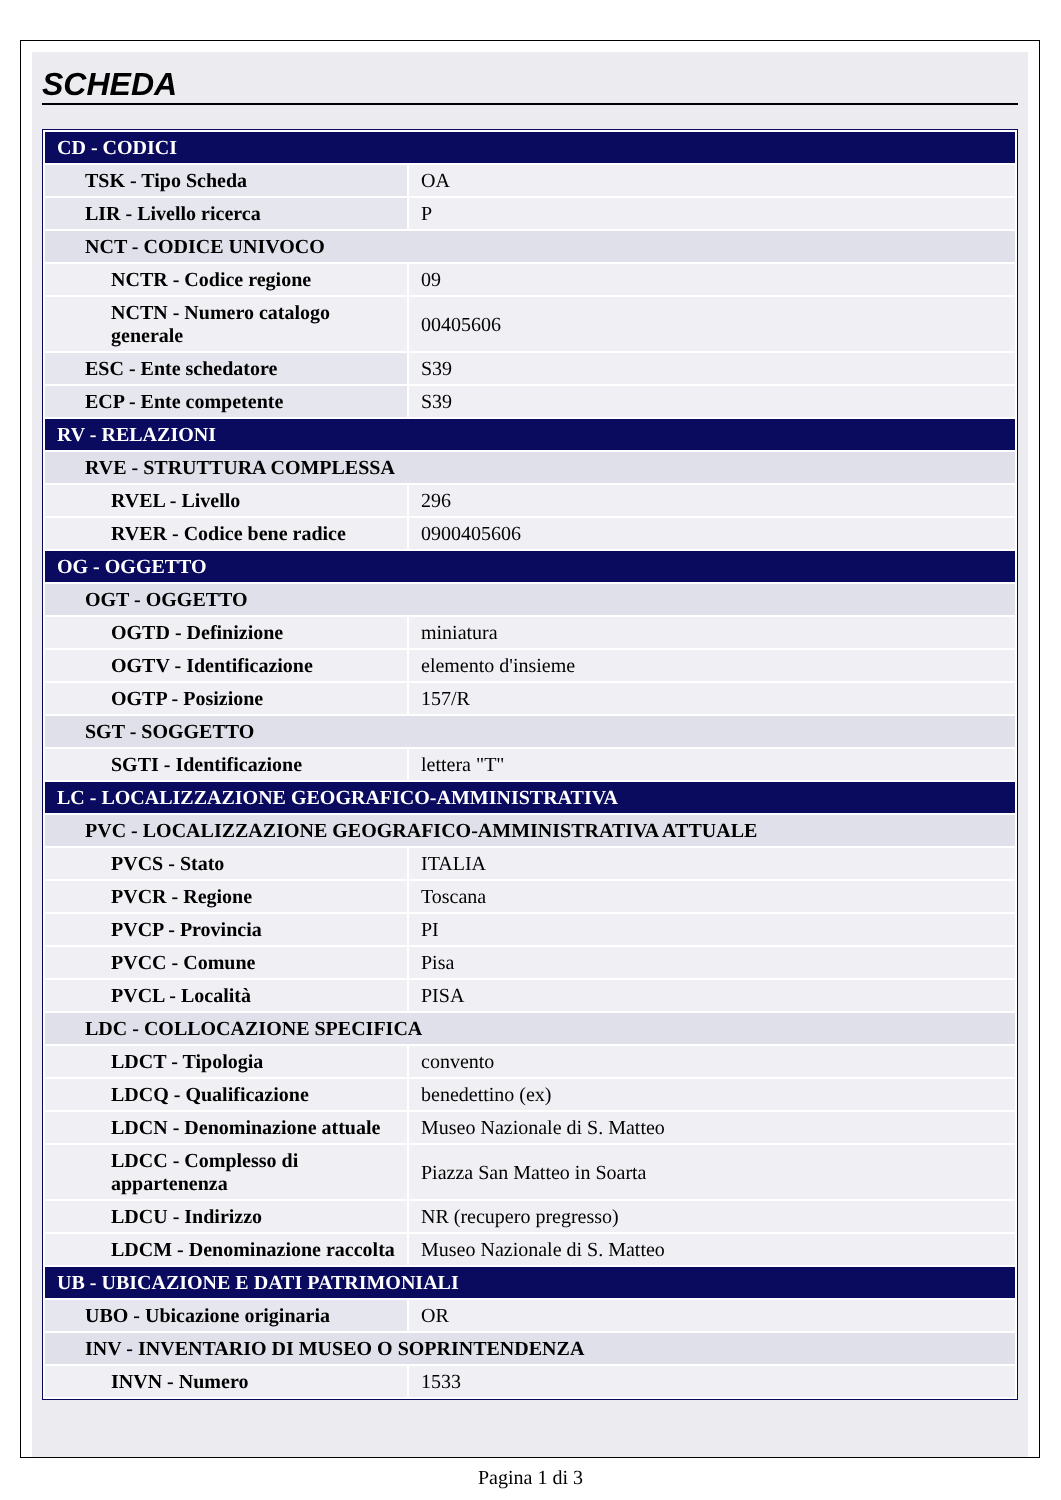SCHEDA
| CD - CODICI | |
| TSK - Tipo Scheda | OA |
| LIR - Livello ricerca | P |
| NCT - CODICE UNIVOCO | |
| NCTR - Codice regione | 09 |
| NCTN - Numero catalogo generale | 00405606 |
| ESC - Ente schedatore | S39 |
| ECP - Ente competente | S39 |
| RV - RELAZIONI | |
| RVE - STRUTTURA COMPLESSA | |
| RVEL - Livello | 296 |
| RVER - Codice bene radice | 0900405606 |
| OG - OGGETTO | |
| OGT - OGGETTO | |
| OGTD - Definizione | miniatura |
| OGTV - Identificazione | elemento d'insieme |
| OGTP - Posizione | 157/R |
| SGT - SOGGETTO | |
| SGTI - Identificazione | lettera "T" |
| LC - LOCALIZZAZIONE GEOGRAFICO-AMMINISTRATIVA | |
| PVC - LOCALIZZAZIONE GEOGRAFICO-AMMINISTRATIVA ATTUALE | |
| PVCS - Stato | ITALIA |
| PVCR - Regione | Toscana |
| PVCP - Provincia | PI |
| PVCC - Comune | Pisa |
| PVCL - Località | PISA |
| LDC - COLLOCAZIONE SPECIFICA | |
| LDCT - Tipologia | convento |
| LDCQ - Qualificazione | benedettino (ex) |
| LDCN - Denominazione attuale | Museo Nazionale di S. Matteo |
| LDCC - Complesso di appartenenza | Piazza San Matteo in Soarta |
| LDCU - Indirizzo | NR (recupero pregresso) |
| LDCM - Denominazione raccolta | Museo Nazionale di S. Matteo |
| UB - UBICAZIONE E DATI PATRIMONIALI | |
| UBO - Ubicazione originaria | OR |
| INV - INVENTARIO DI MUSEO O SOPRINTENDENZA | |
| INVN - Numero | 1533 |
Pagina 1 di 3